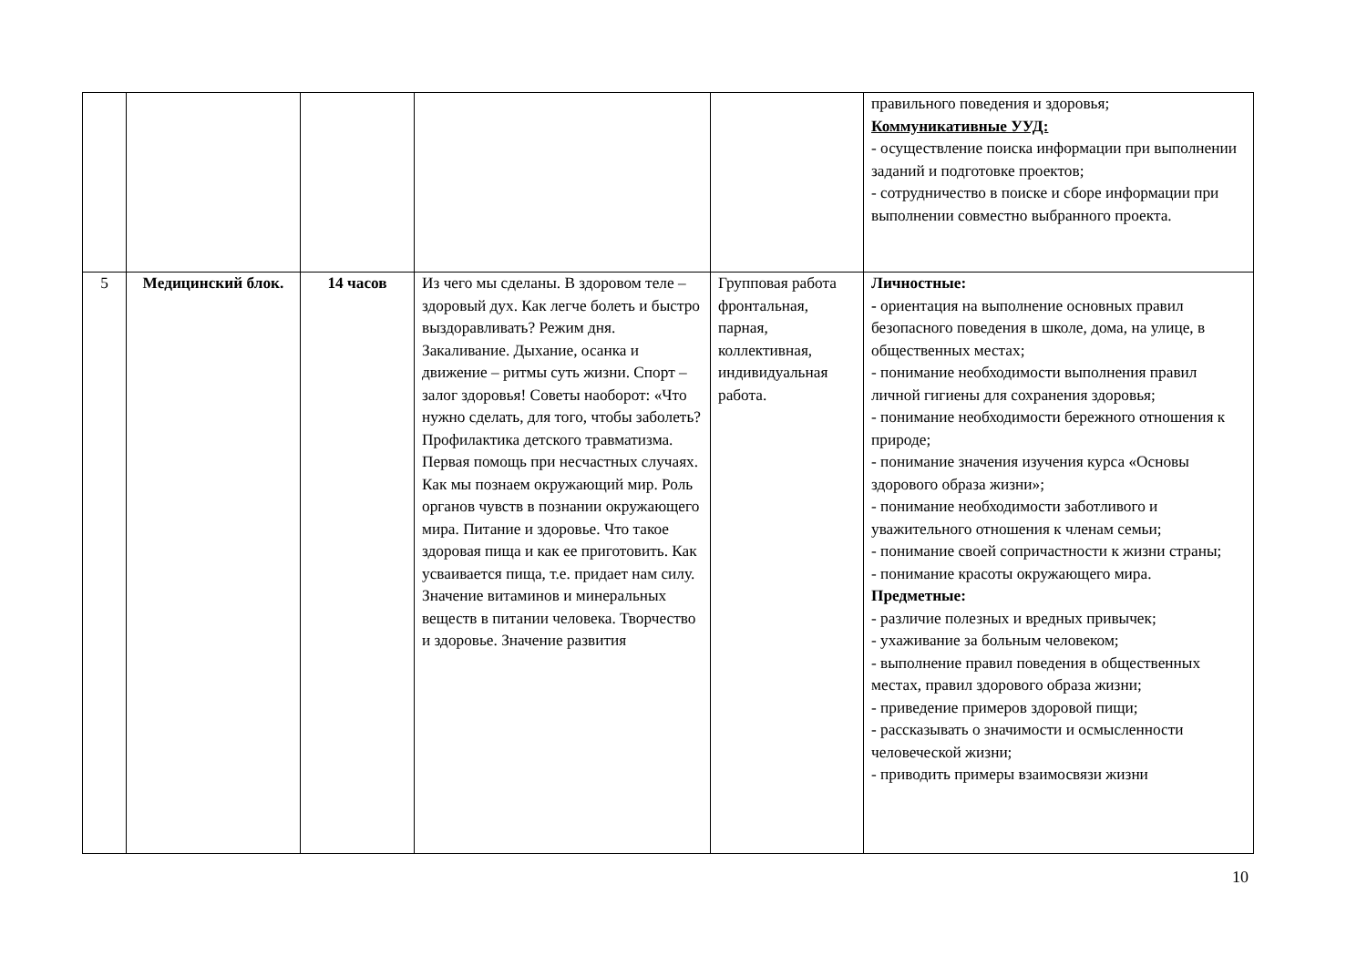| | | | | | правильного поведения и здоровья; Коммуникативные УУД: - осуществление поиска информации при выполнении заданий и подготовке проектов; - сотрудничество в поиске и сборе информации при выполнении совместно выбранного проекта. |
| 5 | Медицинский блок. | 14 часов | Из чего мы сделаны. В здоровом теле – здоровый дух. Как легче болеть и быстро выздоравливать? Режим дня. Закаливание. Дыхание, осанка и движение – ритмы суть жизни. Спорт – залог здоровья! Советы наоборот: «Что нужно сделать, для того, чтобы заболеть? Профилактика детского травматизма. Первая помощь при несчастных случаях. Как мы познаем окружающий мир. Роль органов чувств в познании окружающего мира. Питание и здоровье. Что такое здоровая пища и как ее приготовить. Как усваивается пища, т.е. придает нам силу. Значение витаминов и минеральных веществ в питании человека. Творчество и здоровье. Значение развития | Групповая работа фронтальная, парная, коллективная, индивидуальная работа. | Личностные: - ориентация на выполнение основных правил безопасного поведения в школе, дома, на улице, в общественных местах; - понимание необходимости выполнения правил личной гигиены для сохранения здоровья; - понимание необходимости бережного отношения к природе; - понимание значения изучения курса «Основы здорового образа жизни»; - понимание необходимости заботливого и уважительного отношения к членам семьи; - понимание своей сопричастности к жизни страны; - понимание красоты окружающего мира. Предметные: - различие полезных и вредных привычек; - ухаживание за больным человеком; - выполнение правил поведения в общественных местах, правил здорового образа жизни; - приведение примеров здоровой пищи; - рассказывать о значимости и осмысленности человеческой жизни; - приводить примеры взаимосвязи жизни |
10